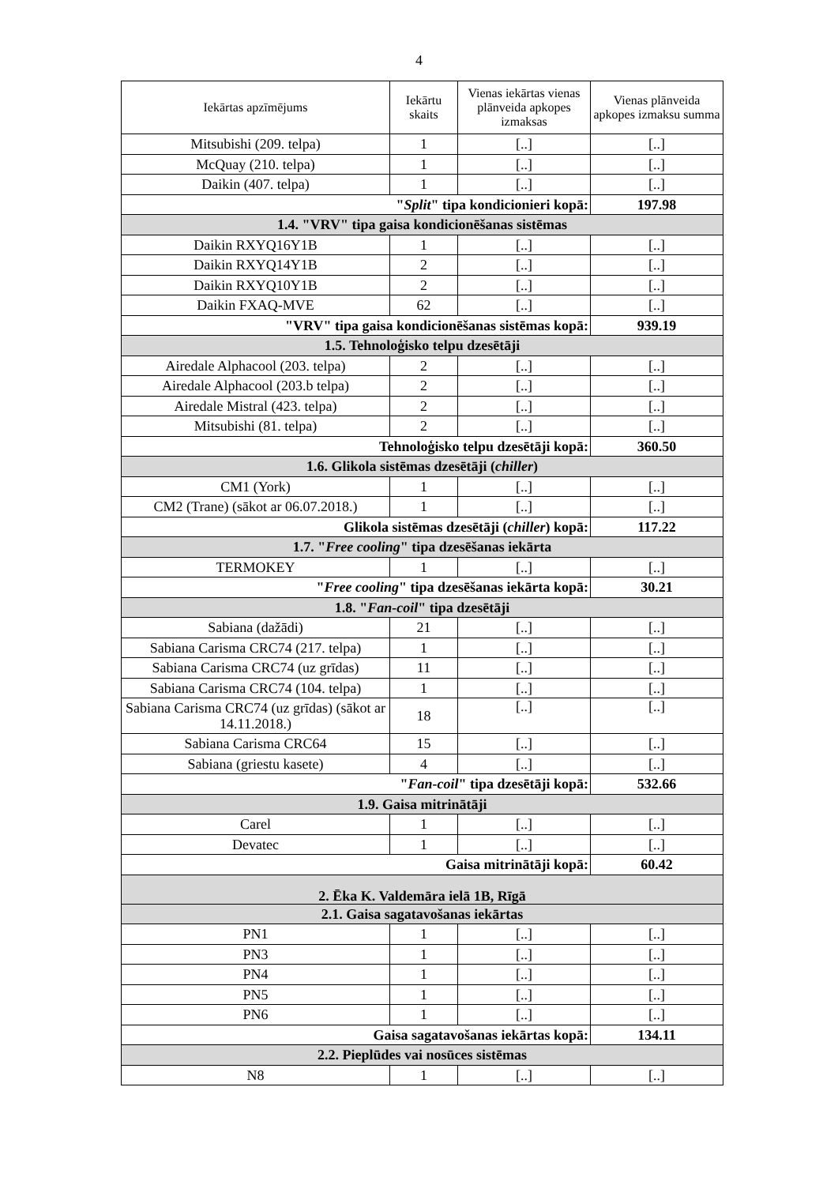4
| Iekārtas apzīmējums | Iekārtu skaits | Vienas iekārtas vienas plānveida apkopes izmaksas | Vienas plānveida apkopes izmaksu summa |
| --- | --- | --- | --- |
| Mitsubishi (209. telpa) | 1 | [..] | [..] |
| McQuay (210. telpa) | 1 | [..] | [..] |
| Daikin (407. telpa) | 1 | [..] | [..] |
| " Split " tipa kondicionieri kopā: | | | 197.98 |
| 1.4. "VRV" tipa gaisa kondicionēšanas sistēmas | | | |
| Daikin RXYQ16Y1B | 1 | [..] | [..] |
| Daikin RXYQ14Y1B | 2 | [..] | [..] |
| Daikin RXYQ10Y1B | 2 | [..] | [..] |
| Daikin FXAQ-MVE | 62 | [..] | [..] |
| "VRV" tipa gaisa kondicionēšanas sistēmas kopā: | | | 939.19 |
| 1.5. Tehnoloģisko telpu dzesētāji | | | |
| Airedale Alphacool (203. telpa) | 2 | [..] | [..] |
| Airedale Alphacool (203.b telpa) | 2 | [..] | [..] |
| Airedale Mistral (423. telpa) | 2 | [..] | [..] |
| Mitsubishi (81. telpa) | 2 | [..] | [..] |
| Tehnoloģisko telpu dzesētāji kopā: | | | 360.50 |
| 1.6. Glikola sistēmas dzesētāji ( chiller ) | | | |
| CM1 (York) | 1 | [..] | [..] |
| CM2 (Trane) (sākot ar 06.07.2018.) | 1 | [..] | [..] |
| Glikola sistēmas dzesētāji ( chiller ) kopā: | | | 117.22 |
| 1.7. " Free cooling " tipa dzesēšanas iekārta | | | |
| TERMOKEY | 1 | [..] | [..] |
| " Free cooling " tipa dzesēšanas iekārta kopā: | | | 30.21 |
| 1.8. " Fan-coil " tipa dzesētāji | | | |
| Sabiana (dažādi) | 21 | [..] | [..] |
| Sabiana Carisma CRC74 (217. telpa) | 1 | [..] | [..] |
| Sabiana Carisma CRC74 (uz grīdas) | 11 | [..] | [..] |
| Sabiana Carisma CRC74 (104. telpa) | 1 | [..] | [..] |
| Sabiana Carisma CRC74 (uz grīdas) (sākot ar 14.11.2018.) | 18 | [..] | [..] |
| Sabiana Carisma CRC64 | 15 | [..] | [..] |
| Sabiana (griestu kasete) | 4 | [..] | [..] |
| " Fan-coil " tipa dzesētāji kopā: | | | 532.66 |
| 1.9. Gaisa mitrinātāji | | | |
| Carel | 1 | [..] | [..] |
| Devatec | 1 | [..] | [..] |
| Gaisa mitrinātāji kopā: | | | 60.42 |
| 2. Ēka K. Valdemāra ielā 1B, Rīgā | | | |
| 2.1. Gaisa sagatavošanas iekārtas | | | |
| PN1 | 1 | [..] | [..] |
| PN3 | 1 | [..] | [..] |
| PN4 | 1 | [..] | [..] |
| PN5 | 1 | [..] | [..] |
| PN6 | 1 | [..] | [..] |
| Gaisa sagatavošanas iekārtas kopā: | | | 134.11 |
| 2.2. Pieplūdes vai nosūces sistēmas | | | |
| N8 | 1 | [..] | [..] |